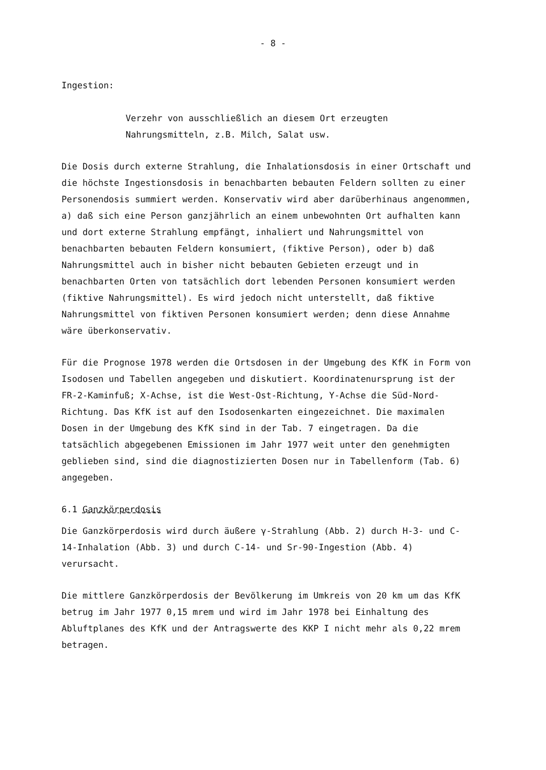- 8 -
Ingestion:
Verzehr von ausschließlich an diesem Ort erzeugten
Nahrungsmitteln, z.B. Milch, Salat usw.
Die Dosis durch externe Strahlung, die Inhalationsdosis in einer Ortschaft und die höchste Ingestionsdosis in benachbarten bebauten Feldern sollten zu einer Personendosis summiert werden. Konservativ wird aber darüberhinaus angenommen, a) daß sich eine Person ganzjährlich an einem unbewohnten Ort aufhalten kann und dort externe Strahlung empfängt, inhaliert und Nahrungsmittel von benachbarten bebauten Feldern konsumiert, (fiktive Person), oder b) daß Nahrungsmittel auch in bisher nicht bebauten Gebieten erzeugt und in benachbarten Orten von tatsächlich dort lebenden Personen konsumiert werden (fiktive Nahrungsmittel). Es wird jedoch nicht unterstellt, daß fiktive Nahrungsmittel von fiktiven Personen konsumiert werden; denn diese Annahme wäre überkonservativ.
Für die Prognose 1978 werden die Ortsdosen in der Umgebung des KfK in Form von Isodosen und Tabellen angegeben und diskutiert. Koordinatenursprung ist der FR-2-Kaminfuß; X-Achse, ist die West-Ost-Richtung, Y-Achse die Süd-Nord-Richtung. Das KfK ist auf den Isodosenkarten eingezeichnet. Die maximalen Dosen in der Umgebung des KfK sind in der Tab. 7 eingetragen. Da die tatsächlich abgegebenen Emissionen im Jahr 1977 weit unter den genehmigten geblieben sind, sind die diagnostizierten Dosen nur in Tabellenform (Tab. 6) angegeben.
6.1 Ganzkörperdosis
Die Ganzkörperdosis wird durch äußere γ-Strahlung (Abb. 2) durch H-3- und C-14-Inhalation (Abb. 3) und durch C-14- und Sr-90-Ingestion (Abb. 4) verursacht.
Die mittlere Ganzkörperdosis der Bevölkerung im Umkreis von 20 km um das KfK betrug im Jahr 1977 0,15 mrem und wird im Jahr 1978 bei Einhaltung des Abluftplanes des KfK und der Antragswerte des KKP I nicht mehr als 0,22 mrem betragen.